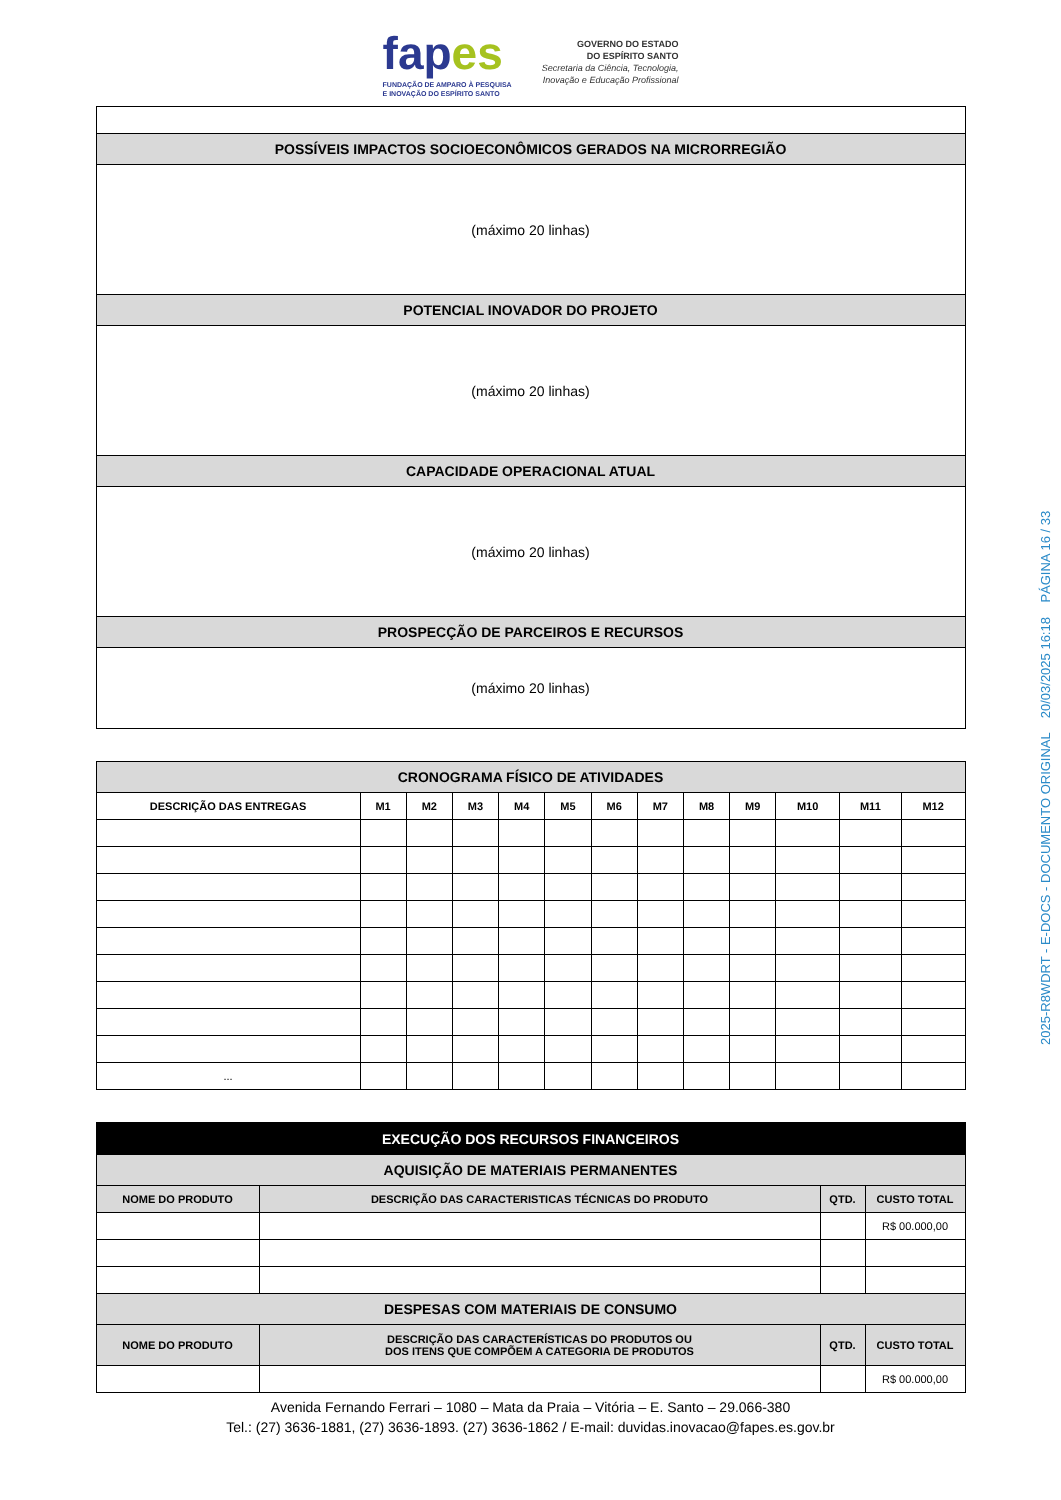fapes
FUNDAÇÃO DE AMPARO À PESQUISA
E INOVAÇÃO DO ESPÍRITO SANTO
GOVERNO DO ESTADO
DO ESPÍRITO SANTO
Secretaria da Ciência, Tecnologia,
Inovação e Educação Profissional
| POSSÍVEIS IMPACTOS SOCIOECONÔMICOS GERADOS NA MICRORREGIÃO |
| (máximo 20 linhas) |
| POTENCIAL INOVADOR DO PROJETO |
| (máximo 20 linhas) |
| CAPACIDADE OPERACIONAL ATUAL |
| (máximo 20 linhas) |
| PROSPECÇÃO DE PARCEIROS E RECURSOS |
| (máximo 20 linhas) |
| CRONOGRAMA FÍSICO DE ATIVIDADES | | | | | | | | | | | | |
| DESCRIÇÃO DAS ENTREGAS | M1 | M2 | M3 | M4 | M5 | M6 | M7 | M8 | M9 | M10 | M11 | M12 |
| ... | | | | | | | | | | | | |
| EXECUÇÃO DOS RECURSOS FINANCEIROS | | | |
| AQUISIÇÃO DE MATERIAIS PERMANENTES | | | |
| NOME DO PRODUTO | DESCRIÇÃO DAS CARACTERISTICAS TÉCNICAS DO PRODUTO | QTD. | CUSTO TOTAL |
| | | | R$ 00.000,00 |
| DESPESAS COM MATERIAIS DE CONSUMO | | | |
| NOME DO PRODUTO | DESCRIÇÃO DAS CARACTERÍSTICAS DO PRODUTOS OU DOS ITENS QUE COMPÕEM A CATEGORIA DE PRODUTOS | QTD. | CUSTO TOTAL |
| | | | R$ 00.000,00 |
Avenida Fernando Ferrari – 1080 – Mata da Praia – Vitória – E. Santo – 29.066-380
Tel.: (27) 3636-1881, (27) 3636-1893. (27) 3636-1862 / E-mail: duvidas.inovacao@fapes.es.gov.br
2025-R8WDRT - E-DOCS - DOCUMENTO ORIGINAL 20/03/2025 16:18 PÁGINA 16 / 33